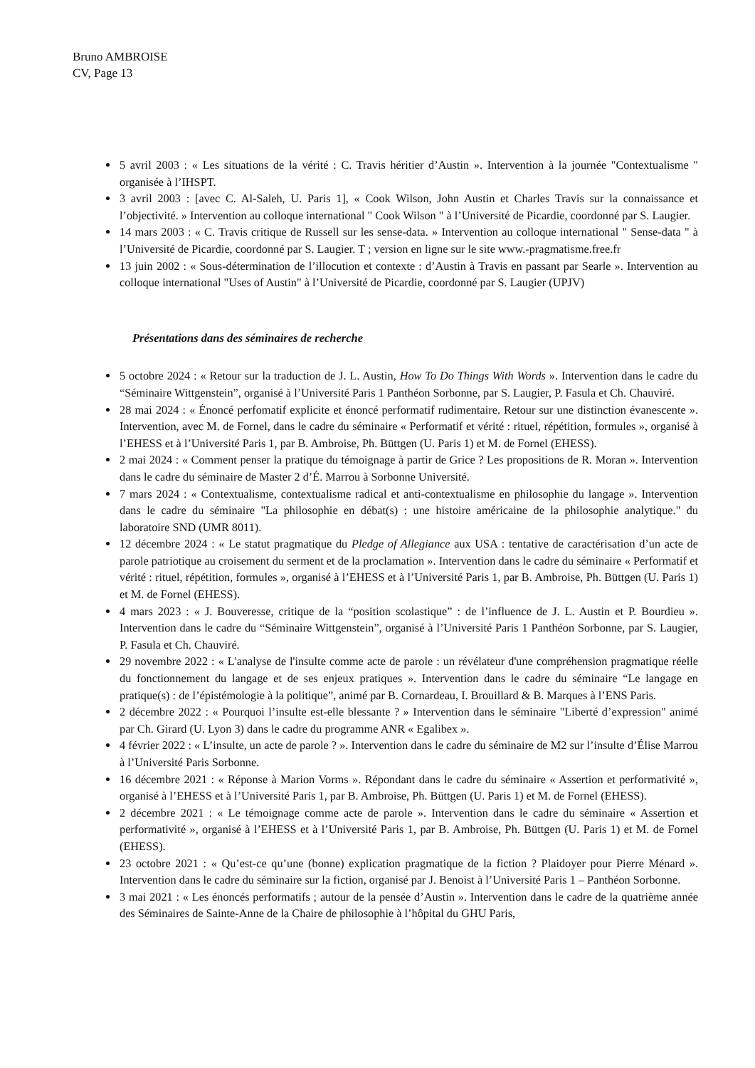Bruno AMBROISE
CV, Page 13
5 avril 2003 : « Les situations de la vérité : C. Travis héritier d’Austin ». Intervention à la journée "Contextualisme " organisée à l’IHSPT.
3 avril 2003 : [avec C. Al-Saleh, U. Paris 1], « Cook Wilson, John Austin et Charles Travis sur la connaissance et l’objectivité. » Intervention au colloque international " Cook Wilson " à l’Université de Picardie, coordonné par S. Laugier.
14 mars 2003 : « C. Travis critique de Russell sur les sense-data. » Intervention au colloque international " Sense-data " à l’Université de Picardie, coordonné par S. Laugier. T ; version en ligne sur le site www.-pragmatisme.free.fr
13 juin 2002 : « Sous-détermination de l’illocution et contexte : d’Austin à Travis en passant par Searle ». Intervention au colloque international "Uses of Austin" à l’Université de Picardie, coordonné par S. Laugier (UPJV)
Présentations dans des séminaires de recherche
5 octobre 2024 : « Retour sur la traduction de J. L. Austin, How To Do Things With Words ». Intervention dans le cadre du “Séminaire Wittgenstein”, organisé à l’Université Paris 1 Panthéon Sorbonne, par S. Laugier, P. Fasula et Ch. Chauviré.
28 mai 2024 : « Énoncé perfomatif explicite et énoncé performatif rudimentaire. Retour sur une distinction évanescente ». Intervention, avec M. de Fornel, dans le cadre du séminaire « Performatif et vérité : rituel, répétition, formules », organisé à l’EHESS et à l’Université Paris 1, par B. Ambroise, Ph. Büttgen (U. Paris 1) et M. de Fornel (EHESS).
2 mai 2024 : « Comment penser la pratique du témoignage à partir de Grice ? Les propositions de R. Moran ». Intervention dans le cadre du séminaire de Master 2 d’É. Marrou à Sorbonne Université.
7 mars 2024 : « Contextualisme, contextualisme radical et anti-contextualisme en philosophie du langage ». Intervention dans le cadre du séminaire "La philosophie en débat(s) : une histoire américaine de la philosophie analytique." du laboratoire SND (UMR 8011).
12 décembre 2024 : « Le statut pragmatique du Pledge of Allegiance aux USA : tentative de caractérisation d’un acte de parole patriotique au croisement du serment et de la proclamation ». Intervention dans le cadre du séminaire « Performatif et vérité : rituel, répétition, formules », organisé à l’EHESS et à l’Université Paris 1, par B. Ambroise, Ph. Büttgen (U. Paris 1) et M. de Fornel (EHESS).
4 mars 2023 : « J. Bouveresse, critique de la “position scolastique” : de l’influence de J. L. Austin et P. Bourdieu ». Intervention dans le cadre du “Séminaire Wittgenstein”, organisé à l’Université Paris 1 Panthéon Sorbonne, par S. Laugier, P. Fasula et Ch. Chauviré.
29 novembre 2022 : « L'analyse de l'insulte comme acte de parole : un révélateur d'une compréhension pragmatique réelle du fonctionnement du langage et de ses enjeux pratiques ». Intervention dans le cadre du séminaire “Le langage en pratique(s) : de l’épistémologie à la politique”, animé par B. Cornardeau, I. Brouillard & B. Marques à l’ENS Paris.
2 décembre 2022 : « Pourquoi l’insulte est-elle blessante ? » Intervention dans le séminaire "Liberté d’expression" animé par Ch. Girard (U. Lyon 3) dans le cadre du programme ANR « Egalibex ».
4 février 2022 : « L’insulte, un acte de parole ? ». Intervention dans le cadre du séminaire de M2 sur l’insulte d’Élise Marrou à l’Université Paris Sorbonne.
16 décembre 2021 : « Réponse à Marion Vorms ». Répondant dans le cadre du séminaire « Assertion et performativité », organisé à l’EHESS et à l’Université Paris 1, par B. Ambroise, Ph. Büttgen (U. Paris 1) et M. de Fornel (EHESS).
2 décembre 2021 : « Le témoignage comme acte de parole ». Intervention dans le cadre du séminaire « Assertion et performativité », organisé à l’EHESS et à l’Université Paris 1, par B. Ambroise, Ph. Büttgen (U. Paris 1) et M. de Fornel (EHESS).
23 octobre 2021 : « Qu’est-ce qu’une (bonne) explication pragmatique de la fiction ? Plaidoyer pour Pierre Ménard ». Intervention dans le cadre du séminaire sur la fiction, organisé par J. Benoist à l’Université Paris 1 – Panthéon Sorbonne.
3 mai 2021 : « Les énoncés performatifs ; autour de la pensée d’Austin ». Intervention dans le cadre de la quatrième année des Séminaires de Sainte-Anne de la Chaire de philosophie à l’hôpital du GHU Paris,